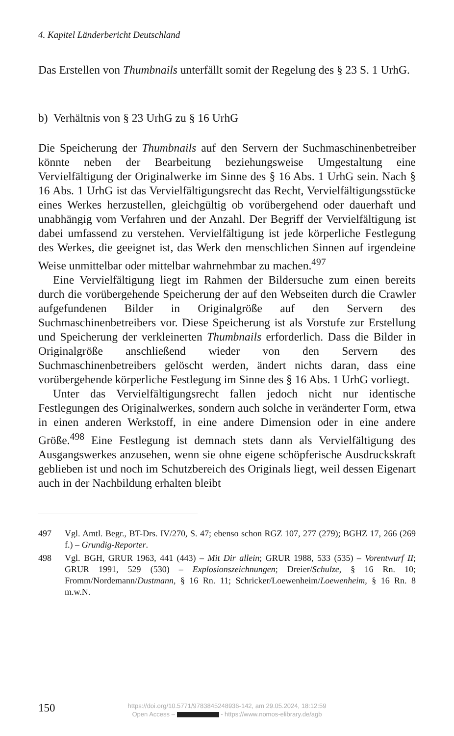4. Kapitel Länderbericht Deutschland
Das Erstellen von Thumbnails unterfällt somit der Regelung des § 23 S. 1 UrhG.
b) Verhältnis von § 23 UrhG zu § 16 UrhG
Die Speicherung der Thumbnails auf den Servern der Suchmaschinenbetreiber könnte neben der Bearbeitung beziehungsweise Umgestaltung eine Vervielfältigung der Originalwerke im Sinne des § 16 Abs. 1 UrhG sein. Nach § 16 Abs. 1 UrhG ist das Vervielfältigungsrecht das Recht, Vervielfältigungsstücke eines Werkes herzustellen, gleichgültig ob vorübergehend oder dauerhaft und unabhängig vom Verfahren und der Anzahl. Der Begriff der Vervielfältigung ist dabei umfassend zu verstehen. Vervielfältigung ist jede körperliche Festlegung des Werkes, die geeignet ist, das Werk den menschlichen Sinnen auf irgendeine Weise unmittelbar oder mittelbar wahrnehmbar zu machen.<sup>497</sup>
Eine Vervielfältigung liegt im Rahmen der Bildersuche zum einen bereits durch die vorübergehende Speicherung der auf den Webseiten durch die Crawler aufgefundenen Bilder in Originalgröße auf den Servern des Suchmaschinenbetreibers vor. Diese Speicherung ist als Vorstufe zur Erstellung und Speicherung der verkleinerten Thumbnails erforderlich. Dass die Bilder in Originalgröße anschließend wieder von den Servern des Suchmaschinenbetreibers gelöscht werden, ändert nichts daran, dass eine vorübergehende körperliche Festlegung im Sinne des § 16 Abs. 1 UrhG vorliegt.
Unter das Vervielfältigungsrecht fallen jedoch nicht nur identische Festlegungen des Originalwerkes, sondern auch solche in veränderter Form, etwa in einen anderen Werkstoff, in eine andere Dimension oder in eine andere Größe.<sup>498</sup> Eine Festlegung ist demnach stets dann als Vervielfältigung des Ausgangswerkes anzusehen, wenn sie ohne eigene schöpferische Ausdruckskraft geblieben ist und noch im Schutzbereich des Originals liegt, weil dessen Eigenart auch in der Nachbildung erhalten bleibt
497 Vgl. Amtl. Begr., BT-Drs. IV/270, S. 47; ebenso schon RGZ 107, 277 (279); BGHZ 17, 266 (269 f.) – Grundig-Reporter.
498 Vgl. BGH, GRUR 1963, 441 (443) – Mit Dir allein; GRUR 1988, 533 (535) – Vorentwurf II; GRUR 1991, 529 (530) – Explosionszeichnungen; Dreier/Schulze, § 16 Rn. 10; Fromm/Nordemann/Dustmann, § 16 Rn. 11; Schricker/Loewenheim/Loewenheim, § 16 Rn. 8 m.w.N.
150
https://doi.org/10.5771/9783845248936-142, am 29.05.2024, 18:12:59
Open Access – - https://www.nomos-elibrary.de/agb